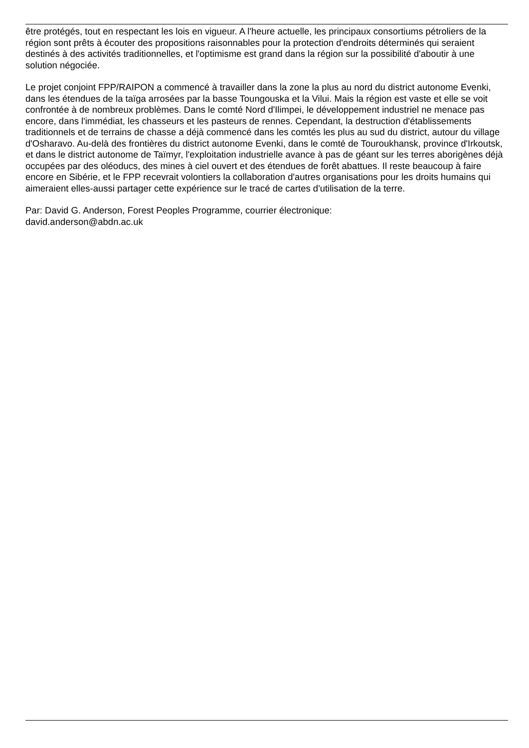être protégés, tout en respectant les lois en vigueur. A l'heure actuelle, les principaux consortiums pétroliers de la région sont prêts à écouter des propositions raisonnables pour la protection d'endroits déterminés qui seraient destinés à des activités traditionnelles, et l'optimisme est grand dans la région sur la possibilité d'aboutir à une solution négociée.
Le projet conjoint FPP/RAIPON a commencé à travailler dans la zone la plus au nord du district autonome Evenki, dans les étendues de la taïga arrosées par la basse Toungouska et la Vilui. Mais la région est vaste et elle se voit confrontée à de nombreux problèmes. Dans le comté Nord d'Ilimpei, le développement industriel ne menace pas encore, dans l'immédiat, les chasseurs et les pasteurs de rennes. Cependant, la destruction d'établissements traditionnels et de terrains de chasse a déjà commencé dans les comtés les plus au sud du district, autour du village d'Osharavo. Au-delà des frontières du district autonome Evenki, dans le comté de Touroukhansk, province d'Irkoutsk, et dans le district autonome de Taïmyr, l'exploitation industrielle avance à pas de géant sur les terres aborigènes déjà occupées par des oléoducs, des mines à ciel ouvert et des étendues de forêt abattues. Il reste beaucoup à faire encore en Sibérie, et le FPP recevrait volontiers la collaboration d'autres organisations pour les droits humains qui aimeraient elles-aussi partager cette expérience sur le tracé de cartes d'utilisation de la terre.
Par: David G. Anderson, Forest Peoples Programme, courrier électronique:
david.anderson@abdn.ac.uk